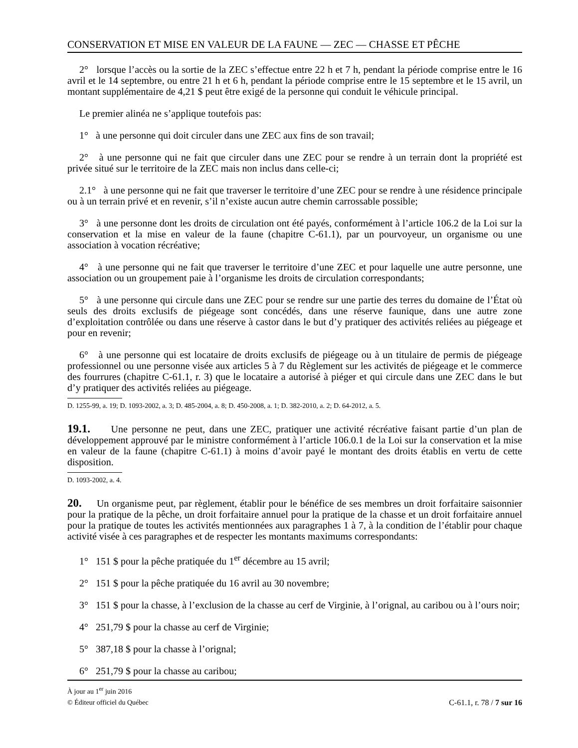CONSERVATION ET MISE EN VALEUR DE LA FAUNE — ZEC — CHASSE ET PÊCHE
2° lorsque l’accès ou la sortie de la ZEC s’effectue entre 22 h et 7 h, pendant la période comprise entre le 16 avril et le 14 septembre, ou entre 21 h et 6 h, pendant la période comprise entre le 15 septembre et le 15 avril, un montant supplémentaire de 4,21 $ peut être exigé de la personne qui conduit le véhicule principal.
Le premier alinéa ne s’applique toutefois pas:
1° à une personne qui doit circuler dans une ZEC aux fins de son travail;
2° à une personne qui ne fait que circuler dans une ZEC pour se rendre à un terrain dont la propriété est privée situé sur le territoire de la ZEC mais non inclus dans celle-ci;
2.1° à une personne qui ne fait que traverser le territoire d’une ZEC pour se rendre à une résidence principale ou à un terrain privé et en revenir, s’il n’existe aucun autre chemin carrossable possible;
3° à une personne dont les droits de circulation ont été payés, conformément à l’article 106.2 de la Loi sur la conservation et la mise en valeur de la faune (chapitre C-61.1), par un pourvoyeur, un organisme ou une association à vocation récréative;
4° à une personne qui ne fait que traverser le territoire d’une ZEC et pour laquelle une autre personne, une association ou un groupement paie à l’organisme les droits de circulation correspondants;
5° à une personne qui circule dans une ZEC pour se rendre sur une partie des terres du domaine de l’État où seuls des droits exclusifs de piégeage sont concédés, dans une réserve faunique, dans une autre zone d’exploitation contrôlée ou dans une réserve à castor dans le but d’y pratiquer des activités reliées au piégeage et pour en revenir;
6° à une personne qui est locataire de droits exclusifs de piégeage ou à un titulaire de permis de piégeage professionnel ou une personne visée aux articles 5 à 7 du Règlement sur les activités de piégeage et le commerce des fourrures (chapitre C-61.1, r. 3) que le locataire a autorisé à piéger et qui circule dans une ZEC dans le but d’y pratiquer des activités reliées au piégeage.
D. 1255-99, a. 19; D. 1093-2002, a. 3; D. 485-2004, a. 8; D. 450-2008, a. 1; D. 382-2010, a. 2; D. 64-2012, a. 5.
19.1. Une personne ne peut, dans une ZEC, pratiquer une activité récréative faisant partie d’un plan de développement approuvé par le ministre conformément à l’article 106.0.1 de la Loi sur la conservation et la mise en valeur de la faune (chapitre C-61.1) à moins d’avoir payé le montant des droits établis en vertu de cette disposition.
D. 1093-2002, a. 4.
20. Un organisme peut, par règlement, établir pour le bénéfice de ses membres un droit forfaitaire saisonnier pour la pratique de la pêche, un droit forfaitaire annuel pour la pratique de la chasse et un droit forfaitaire annuel pour la pratique de toutes les activités mentionnées aux paragraphes 1 à 7, à la condition de l’établir pour chaque activité visée à ces paragraphes et de respecter les montants maximums correspondants:
1° 151 $ pour la pêche pratiquée du 1<sup>er</sup> décembre au 15 avril;
2° 151 $ pour la pêche pratiquée du 16 avril au 30 novembre;
3° 151 $ pour la chasse, à l’exclusion de la chasse au cerf de Virginie, à l’orignal, au caribou ou à l’ours noir;
4° 251,79 $ pour la chasse au cerf de Virginie;
5° 387,18 $ pour la chasse à l’orignal;
6° 251,79 $ pour la chasse au caribou;
À jour au 1<sup>er</sup> juin 2016
© Éditeur officiel du Québec C-61.1, r. 78 / 7 sur 16